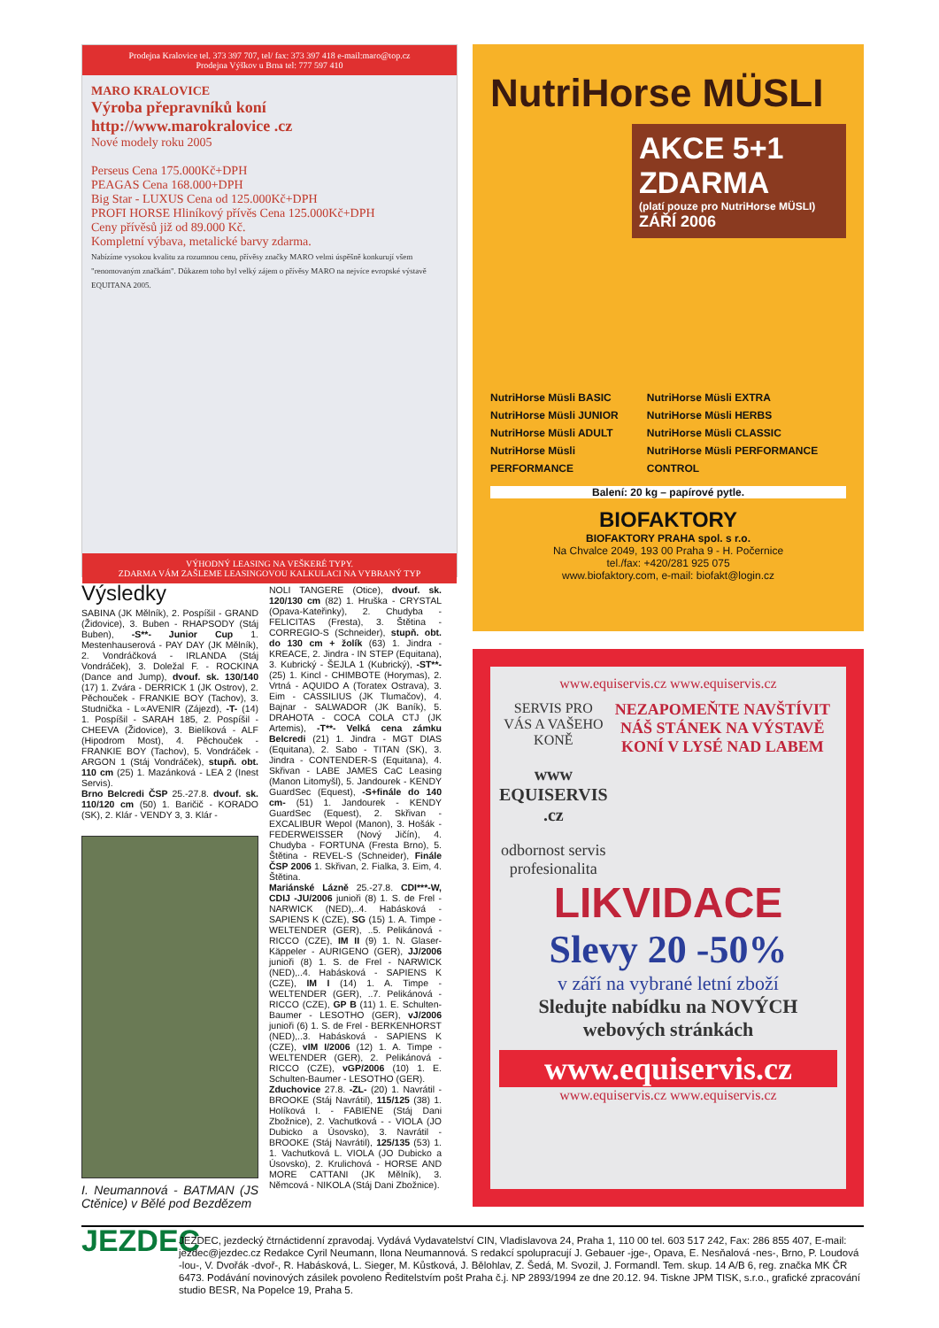Prodejna Kralovice tel. 373 397 707, tel/ fax: 373 397 418 e-mail:maro@top.cz
Prodejna Výškov u Brna tel: 777 597 410
MARO KRALOVICE
Výroba přepravníků koní
http://www.marokralovice .cz
Nové modely roku 2005
Perseus Cena 175.000Kč+DPH
PEAGAS Cena 168.000+DPH
Big Star - LUXUS Cena od 125.000Kč+DPH
PROFI HORSE Hliníkový přívěs Cena 125.000Kč+DPH
Ceny přívěsů již od 89.000 Kč.
Kompletní výbava, metalické barvy zdarma.
Nabízíme vysokou kvalitu za rozumnou cenu, přívěsy značky MARO velmi úspěšně konkurují všem "renomovaným značkám". Důkazem toho byl velký zájem o přívěsy MARO na nejvíce evropské výstavě EQUITANA 2005.
VÝHODNÝ LEASING NA VEŠKERÉ TYPY.
ZDARMA VÁM ZAŠLEME LEASINGOVOU KALKULACI NA VYBRANÝ TYP
Výsledky
SABINA (JK Mělník), 2. Pospíšil - GRAND (Židovice), 3. Buben - RHAPSODY (Stáj Buben), -S**- Junior Cup 1. Mestenhauserová - PAY DAY (JK Mělník), 2. Vondráčková - IRLANDA (Stáj Vondráček), 3. Doležal F. - ROCKINA (Dance and Jump), dvouf. sk. 130/140 (17) 1. Zvára - DERRICK 1 (JK Ostrov), 2. Pěchouček - FRANKIE BOY (Tachov), 3. Studnička - L∝AVENIR (Zájezd), -T- (14) 1. Pospíšil - SARAH 185, 2. Pospíšil - CHEEVA (Židovice), 3. Bielíková - ALF (Hipodrom Most), 4. Pěchouček - FRANKIE BOY (Tachov), 5. Vondráček - ARGON 1 (Stáj Vondráček), stupň. obt. 110 cm (25) 1. Mazánková - LEA 2 (Inest Servis).
Brno Belcredi ČSP 25.-27.8. dvouf. sk. 110/120 cm (50) 1. Baričič - KORADO (SK), 2. Klár - VENDY 3, 3. Klár -
I. Neumannová - BATMAN (JS Ctěnice) v Bělé pod Bezdězem
NOLI TANGERE (Otice), dvouf. sk. 120/130 cm (82) 1. Hruška - CRYSTAL (Opava-Kateřinky), 2. Chudyba - FELICITAS (Fresta), 3. Štětina - CORREGIO-S (Schneider), stupň. obt. do 130 cm + žolík (63) 1. Jindra - KREACE, 2. Jindra - IN STEP (Equitana), 3. Kubrický - ŠEJLA 1 (Kubrický), -ST**- (25) 1. Kincl - CHIMBOTE (Horymas), 2. Vrtná - AQUIDO A (Toratex Ostrava), 3. Eim - CASSILIUS (JK Tlumačov), 4. Bajnar - SALWADOR (JK Baník), 5. DRAHOTA - COCA COLA CTJ (JK Artemis), -T**- Velká cena zámku Belcredi (21) 1. Jindra - MGT DIAS (Equitana), 2. Sabo - TITAN (SK), 3. Jindra - CONTENDER-S (Equitana), 4. Skřivan - LABE JAMES CaC Leasing (Manon Litomyšl), 5. Jandourek - KENDY GuardSec (Equest), -S+finále do 140 cm- (51) 1. Jandourek - KENDY GuardSec (Equest), 2. Skřivan - EXCALIBUR Wepol (Manon), 3. Hošák - FEDERWEISSER (Nový Jičín), 4. Chudyba - FORTUNA (Fresta Brno), 5. Štětina - REVEL-S (Schneider), Finále ČSP 2006 1. Skřivan, 2. Fialka, 3. Eim, 4. Štětina.
Mariánské Lázně 25.-27.8. CDI***-W, CDIJ -JU/2006 junioři (8) 1. S. de Frel - NARWICK (NED),..4. Habásková - SAPIENS K (CZE), SG (15) 1. A. Timpe - WELTENDER (GER), ..5. Pelikánová - RICCO (CZE), IM II (9) 1. N. Glaser-Käppeler - AURIGENO (GER), JJ/2006 junioři (8) 1. S. de Frel - NARWICK (NED),..4. Habásková - SAPIENS K (CZE), IM I (14) 1. A. Timpe - WELTENDER (GER), ..7. Pelikánová - RICCO (CZE), GP B (11) 1. E. Schulten-Baumer - LESOTHO (GER), vJ/2006 junioři (6) 1. S. de Frel - BERKENHORST (NED),..3. Habásková - SAPIENS K (CZE), vIM I/2006 (12) 1. A. Timpe - WELTENDER (GER), 2. Pelikánová - RICCO (CZE), vGP/2006 (10) 1. E. Schulten-Baumer - LESOTHO (GER).
Zduchovice 27.8. -ZL- (20) 1. Navrátil - BROOKE (Stáj Navrátil), 115/125 (38) 1. Holíková I. - FABIENE (Stáj Dani Zbožnice), 2. Vachutková - - VIOLA (JO Dubicko a Úsovsko), 3. Navrátil - BROOKE (Stáj Navrátil), 125/135 (53) 1. 1. Vachutková L. VIOLA (JO Dubicko a Úsovsko), 2. Krulichová - HORSE AND MORE CATTANI (JK Mělník), 3. Němcová - NIKOLA (Stáj Dani Zbožnice).
NutriHorse MÜSLI
AKCE 5+1 ZDARMA
(platí pouze pro NutriHorse MÜSLI)
ZÁŘÍ 2006
NutriHorse Müsli BASIC
NutriHorse Müsli JUNIOR
NutriHorse Müsli ADULT
NutriHorse Müsli PERFORMANCE
NutriHorse Müsli EXTRA
NutriHorse Müsli HERBS
NutriHorse Müsli CLASSIC
NutriHorse Müsli PERFORMANCE CONTROL
Balení: 20 kg – papírové pytle.
BIOFAKTORY
BIOFAKTORY PRAHA spol. s r.o.
Na Chvalce 2049, 193 00 Praha 9 - H. Počernice
tel./fax: +420/281 925 075
www.biofaktory.com, e-mail: biofakt@login.cz
www.equiservis.cz www.equiservis.cz
SERVIS PRO VÁS A VAŠEHO KONĚ
www EQUISERVIS .cz
odbornost servis
profesionalita
NEZAPOMEŇTE NAVŠTÍVIT NÁŠ STÁNEK NA VÝSTAVĚ KONÍ V LYSÉ NAD LABEM
LIKVIDACE
Slevy 20 -50%
v září na vybrané letní zboží
Sledujte nabídku na NOVÝCH webových stránkách
www.equiservis.cz
www.equiservis.cz www.equiservis.cz
JEZDEC
JEZDEC, jezdecký čtrnáctidenní zpravodaj. Vydává Vydavatelství CIN, Vladislavova 24, Praha 1, 110 00 tel. 603 517 242, Fax: 286 855 407, E-mail: jezdec@jezdec.cz Redakce Cyril Neumann, Ilona Neumannová. S redakcí spolupracují J. Gebauer -jge-, Opava, E. Nesňalová -nes-, Brno, P. Loudová -lou-, V. Dvořák -dvoř-, R. Habásková, L. Sieger, M. Kůstková, J. Bělohlav, Z. Šedá, M. Svozil, J. Formandl. Tem. skup. 14 A/B 6, reg. značka MK ČR 6473. Podávání novinových zásilek povoleno Ředitelstvím pošt Praha č.j. NP 2893/1994 ze dne 20.12. 94. Tiskne JPM TISK, s.r.o., grafické zpracování studio BESR, Na Popelce 19, Praha 5.